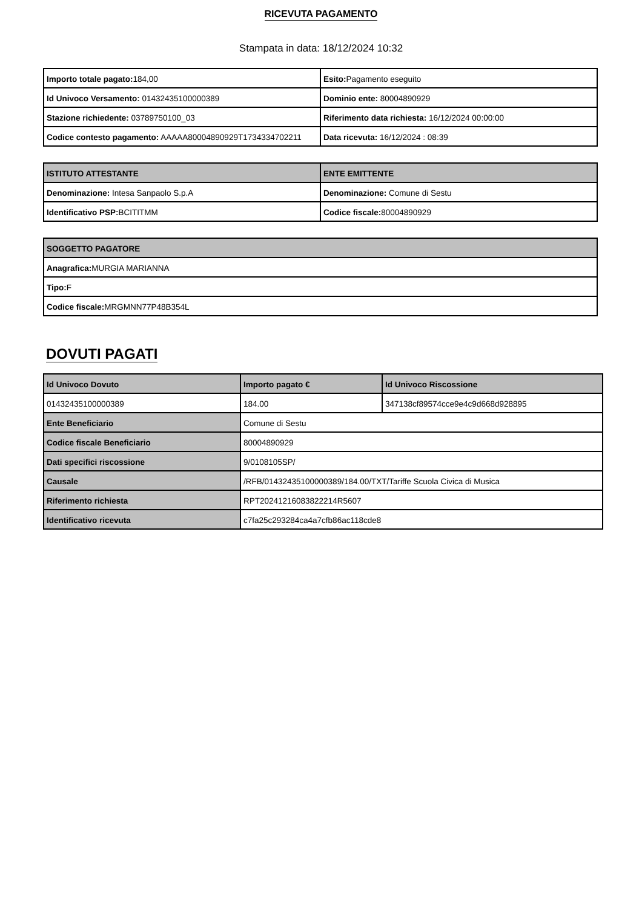RICEVUTA PAGAMENTO
Stampata in data: 18/12/2024 10:32
| Importo totale pagato: 184,00 | Esito: Pagamento eseguito |
| Id Univoco Versamento: 01432435100000389 | Dominio ente: 80004890929 |
| Stazione richiedente: 03789750100_03 | Riferimento data richiesta: 16/12/2024 00:00:00 |
| Codice contesto pagamento: AAAAA80004890929T1734334702211 | Data ricevuta: 16/12/2024 : 08:39 |
| ISTITUTO ATTESTANTE | ENTE EMITTENTE |
| --- | --- |
| Denominazione: Intesa Sanpaolo S.p.A | Denominazione: Comune di Sestu |
| Identificativo PSP: BCITITMM | Codice fiscale: 80004890929 |
| SOGGETTO PAGATORE |
| --- |
| Anagrafica: MURGIA MARIANNA |
| Tipo: F |
| Codice fiscale: MRGMNN77P48B354L |
DOVUTI PAGATI
| Id Univoco Dovuto | Importo pagato € | Id Univoco Riscossione |
| --- | --- | --- |
| 01432435100000389 | 184.00 | 347138cf89574cce9e4c9d668d928895 |
| Ente Beneficiario | Comune di Sestu | |
| Codice fiscale Beneficiario | 80004890929 | |
| Dati specifici riscossione | 9/0108105SP/ | |
| Causale | /RFB/01432435100000389/184.00/TXT/Tariffe Scuola Civica di Musica | |
| Riferimento richiesta | RPT20241216083822214R5607 | |
| Identificativo ricevuta | c7fa25c293284ca4a7cfb86ac118cde8 | |